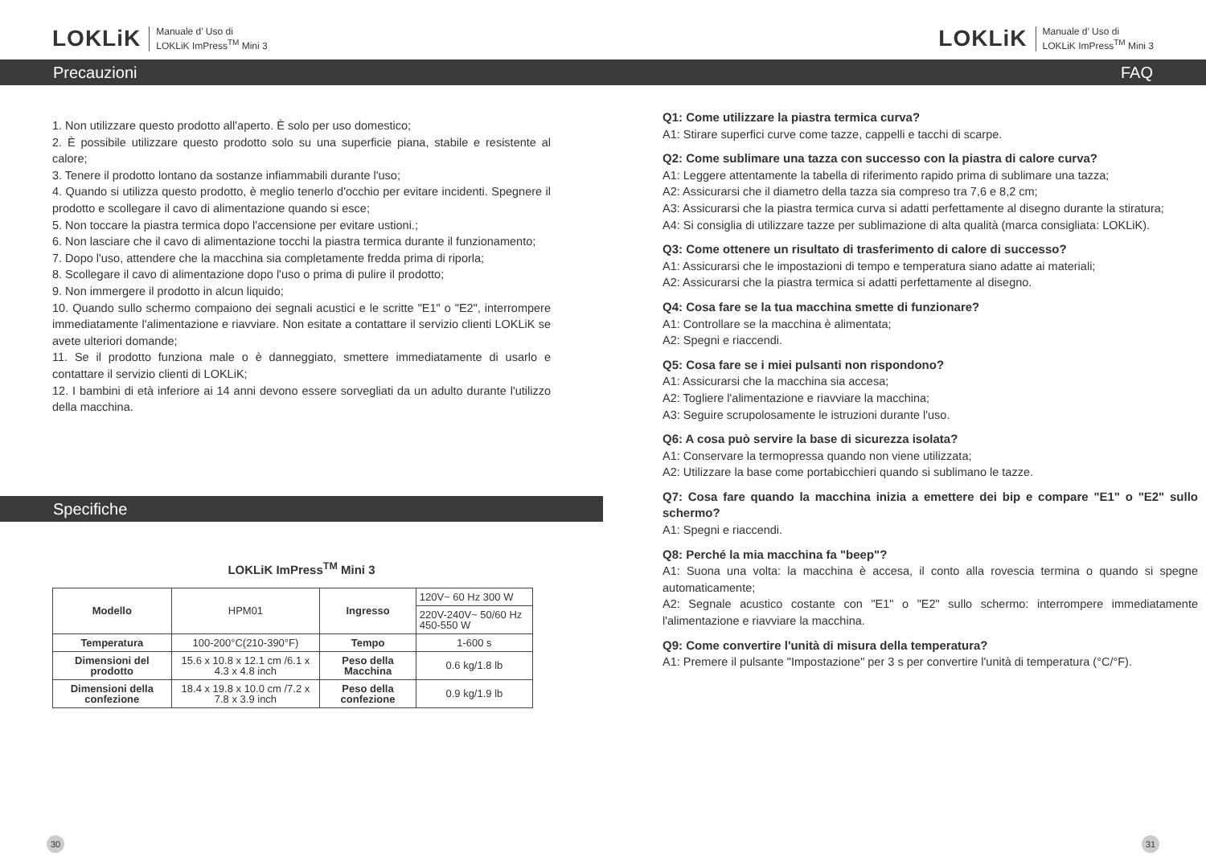LOKLiK Manuale d’ Uso di
LOKLiK ImPress<sup>TM</sup> Mini 3
Precauzioni
1. Non utilizzare questo prodotto all'aperto. È solo per uso domestico;
2. È possibile utilizzare questo prodotto solo su una superficie piana, stabile e resistente al calore;
3. Tenere il prodotto lontano da sostanze infiammabili durante l'uso;
4. Quando si utilizza questo prodotto, è meglio tenerlo d'occhio per evitare incidenti. Spegnere il prodotto e scollegare il cavo di alimentazione quando si esce;
5. Non toccare la piastra termica dopo l'accensione per evitare ustioni.;
6. Non lasciare che il cavo di alimentazione tocchi la piastra termica durante il funzionamento;
7. Dopo l'uso, attendere che la macchina sia completamente fredda prima di riporla;
8. Scollegare il cavo di alimentazione dopo l'uso o prima di pulire il prodotto;
9. Non immergere il prodotto in alcun liquido;
10. Quando sullo schermo compaiono dei segnali acustici e le scritte "E1" o "E2", interrompere immediatamente l'alimentazione e riavviare. Non esitate a contattare il servizio clienti LOKLiK se avete ulteriori domande;
11. Se il prodotto funziona male o è danneggiato, smettere immediatamente di usarlo e contattare il servizio clienti di LOKLiK;
12. I bambini di età inferiore ai 14 anni devono essere sorvegliati da un adulto durante l'utilizzo della macchina.
Specifiche
LOKLiK ImPress<sup>TM</sup> Mini 3
| Modello | HPM01 | Ingresso | 120V~ 60 Hz 300 W | |
| | | | 220V-240V~ 50/60 Hz 450-550 W | |
| Temperatura | 100-200°C(210-390°F) | Tempo | | 1-600 s |
| Dimensioni del prodotto | 15.6 x 10.8 x 12.1 cm /6.1 x 4.3 x 4.8 inch | Peso della Macchina | | 0.6 kg/1.8 lb |
| Dimensioni della confezione | 18.4 x 19.8 x 10.0 cm /7.2 x 7.8 x 3.9 inch | Peso della confezione | | 0.9 kg/1.9 lb |
30
LOKLiK Manuale d’ Uso di
LOKLiK ImPress<sup>TM</sup> Mini 3
FAQ
Q1: Come utilizzare la piastra termica curva?
A1: Stirare superfici curve come tazze, cappelli e tacchi di scarpe.
Q2: Come sublimare una tazza con successo con la piastra di calore curva?
A1: Leggere attentamente la tabella di riferimento rapido prima di sublimare una tazza;
A2: Assicurarsi che il diametro della tazza sia compreso tra 7,6 e 8,2 cm;
A3: Assicurarsi che la piastra termica curva si adatti perfettamente al disegno durante la stiratura;
A4: Si consiglia di utilizzare tazze per sublimazione di alta qualità (marca consigliata: LOKLiK).
Q3: Come ottenere un risultato di trasferimento di calore di successo?
A1: Assicurarsi che le impostazioni di tempo e temperatura siano adatte ai materiali;
A2: Assicurarsi che la piastra termica si adatti perfettamente al disegno.
Q4: Cosa fare se la tua macchina smette di funzionare?
A1: Controllare se la macchina è alimentata;
A2: Spegni e riaccendi.
Q5: Cosa fare se i miei pulsanti non rispondono?
A1: Assicurarsi che la macchina sia accesa;
A2: Togliere l'alimentazione e riavviare la macchina;
A3: Seguire scrupolosamente le istruzioni durante l'uso.
Q6: A cosa può servire la base di sicurezza isolata?
A1: Conservare la termopressa quando non viene utilizzata;
A2: Utilizzare la base come portabicchieri quando si sublimano le tazze.
Q7: Cosa fare quando la macchina inizia a emettere dei bip e compare "E1" o "E2" sullo schermo?
A1: Spegni e riaccendi.
Q8: Perché la mia macchina fa "beep"?
A1: Suona una volta: la macchina è accesa, il conto alla rovescia termina o quando si spegne automaticamente;
A2: Segnale acustico costante con "E1" o "E2" sullo schermo: interrompere immediatamente l'alimentazione e riavviare la macchina.
Q9: Come convertire l'unità di misura della temperatura?
A1: Premere il pulsante "Impostazione" per 3 s per convertire l'unità di temperatura (°C/°F).
31